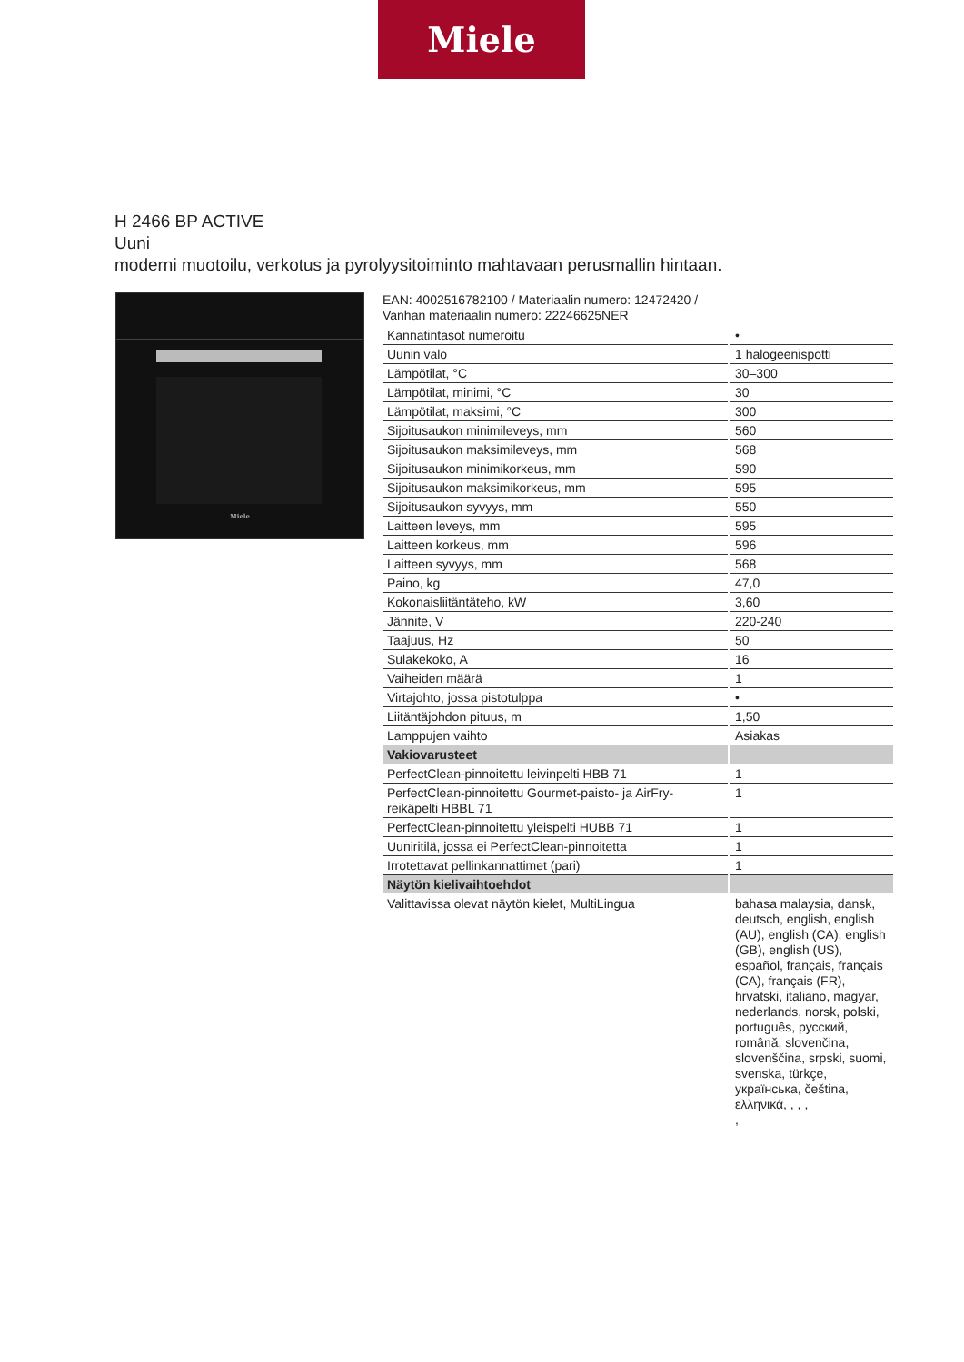Miele
H 2466 BP ACTIVE
Uuni
moderni muotoilu, verkotus ja pyrolyysitoiminto mahtavaan perusmallin hintaan.
Miele
EAN: 4002516782100 / Materiaalin numero: 12472420 /
Vanhan materiaalin numero: 22246625NER
| Kannatintasot numeroitu | • |
| Uunin valo | 1 halogeenispotti |
| Lämpötilat, °C | 30–300 |
| Lämpötilat, minimi, °C | 30 |
| Lämpötilat, maksimi, °C | 300 |
| Sijoitusaukon minimileveys, mm | 560 |
| Sijoitusaukon maksimileveys, mm | 568 |
| Sijoitusaukon minimikorkeus, mm | 590 |
| Sijoitusaukon maksimikorkeus, mm | 595 |
| Sijoitusaukon syvyys, mm | 550 |
| Laitteen leveys, mm | 595 |
| Laitteen korkeus, mm | 596 |
| Laitteen syvyys, mm | 568 |
| Paino, kg | 47,0 |
| Kokonaisliitäntäteho, kW | 3,60 |
| Jännite, V | 220-240 |
| Taajuus, Hz | 50 |
| Sulakekoko, A | 16 |
| Vaiheiden määrä | 1 |
| Virtajohto, jossa pistotulppa | • |
| Liitäntäjohdon pituus, m | 1,50 |
| Lamppujen vaihto | Asiakas |
| Vakiovarusteet | |
| PerfectClean-pinnoitettu leivinpelti HBB 71 | 1 |
| PerfectClean-pinnoitettu Gourmet-paisto- ja AirFry-reikäpelti HBBL 71 | 1 |
| PerfectClean-pinnoitettu yleispelti HUBB 71 | 1 |
| Uuniritilä, jossa ei PerfectClean-pinnoitetta | 1 |
| Irrotettavat pellinkannattimet (pari) | 1 |
| Näytön kielivaihtoehdot | |
| Valittavissa olevat näytön kielet, MultiLingua | bahasa malaysia, dansk, deutsch, english, english (AU), english (CA), english (GB), english (US), español, français, français (CA), français (FR), hrvatski, italiano, magyar, nederlands, norsk, polski, português, русский, română, slovenčina, slovenščina, srpski, suomi, svenska, türkçe, українська, čeština, ελληνικά, , , , , |